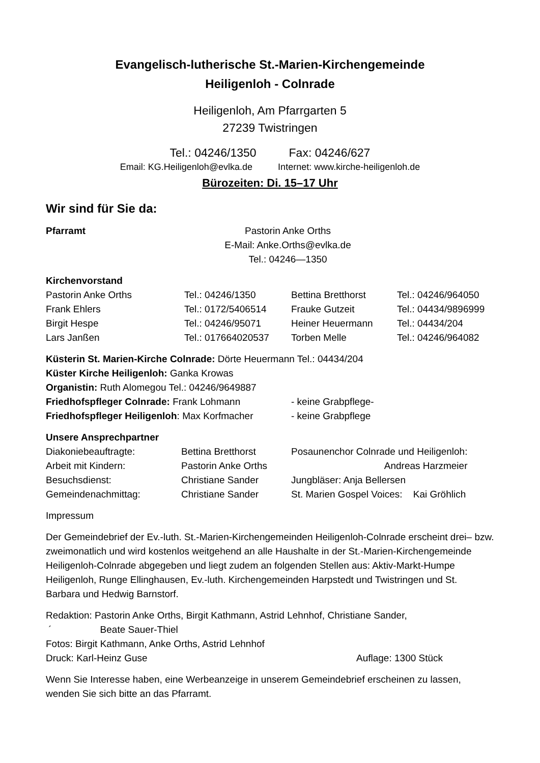Evangelisch-lutherische St.-Marien-Kirchengemeinde
Heiligenloh - Colnrade
Heiligenloh, Am Pfarrgarten 5
27239 Twistringen
Tel.: 04246/1350 Fax: 04246/627
Email: KG.Heiligenloh@evlka.de Internet: www.kirche-heiligenloh.de
Bürozeiten: Di. 15–17 Uhr
Wir sind für Sie da:
| Pfarramt | Pastorin Anke Orths E-Mail: Anke.Orths@evlka.de Tel.: 04246—1350 |
Kirchenvorstand
| Pastorin Anke Orths | Tel.: 04246/1350 | Bettina Bretthorst | Tel.: 04246/964050 |
| Frank Ehlers | Tel.: 0172/5406514 | Frauke Gutzeit | Tel.: 04434/9896999 |
| Birgit Hespe | Tel.: 04246/95071 | Heiner Heuermann | Tel.: 04434/204 |
| Lars Janßen | Tel.: 017664020537 | Torben Melle | Tel.: 04246/964082 |
Küsterin St. Marien-Kirche Colnrade: Dörte Heuermann Tel.: 04434/204
Küster Kirche Heiligenloh: Ganka Krowas
Organistin: Ruth Alomegou Tel.: 04246/9649887
| Friedhofspfleger Colnrade: Frank Lohmann | - keine Grabpflege- |
| Friedhofspfleger Heiligenloh : Max Korfmacher | - keine Grabpflege |
Unsere Ansprechpartner
| Diakoniebeauftragte: | Bettina Bretthorst | Posaunenchor Colnrade und Heiligenloh: |
| Arbeit mit Kindern: | Pastorin Anke Orths | Andreas Harzmeier |
| Besuchsdienst: | Christiane Sander | Jungbläser: Anja Bellersen |
| Gemeindenachmittag: | Christiane Sander | St. Marien Gospel Voices: Kai Gröhlich |
Impressum
Der Gemeindebrief der Ev.-luth. St.-Marien-Kirchengemeinden Heiligenloh-Colnrade erscheint drei– bzw. zweimonatlich und wird kostenlos weitgehend an alle Haushalte in der St.-Marien-Kirchengemeinde Heiligenloh-Colnrade abgegeben und liegt zudem an folgenden Stellen aus: Aktiv-Markt-Humpe Heiligenloh, Runge Ellinghausen, Ev.-luth. Kirchengemeinden Harpstedt und Twistringen und St. Barbara und Hedwig Barnstorf.
Redaktion: Pastorin Anke Orths, Birgit Kathmann, Astrid Lehnhof, Christiane Sander,
´ Beate Sauer-Thiel
Fotos: Birgit Kathmann, Anke Orths, Astrid Lehnhof
| Druck: Karl-Heinz Guse | Auflage: 1300 Stück |
Wenn Sie Interesse haben, eine Werbeanzeige in unserem Gemeindebrief erscheinen zu lassen, wenden Sie sich bitte an das Pfarramt.